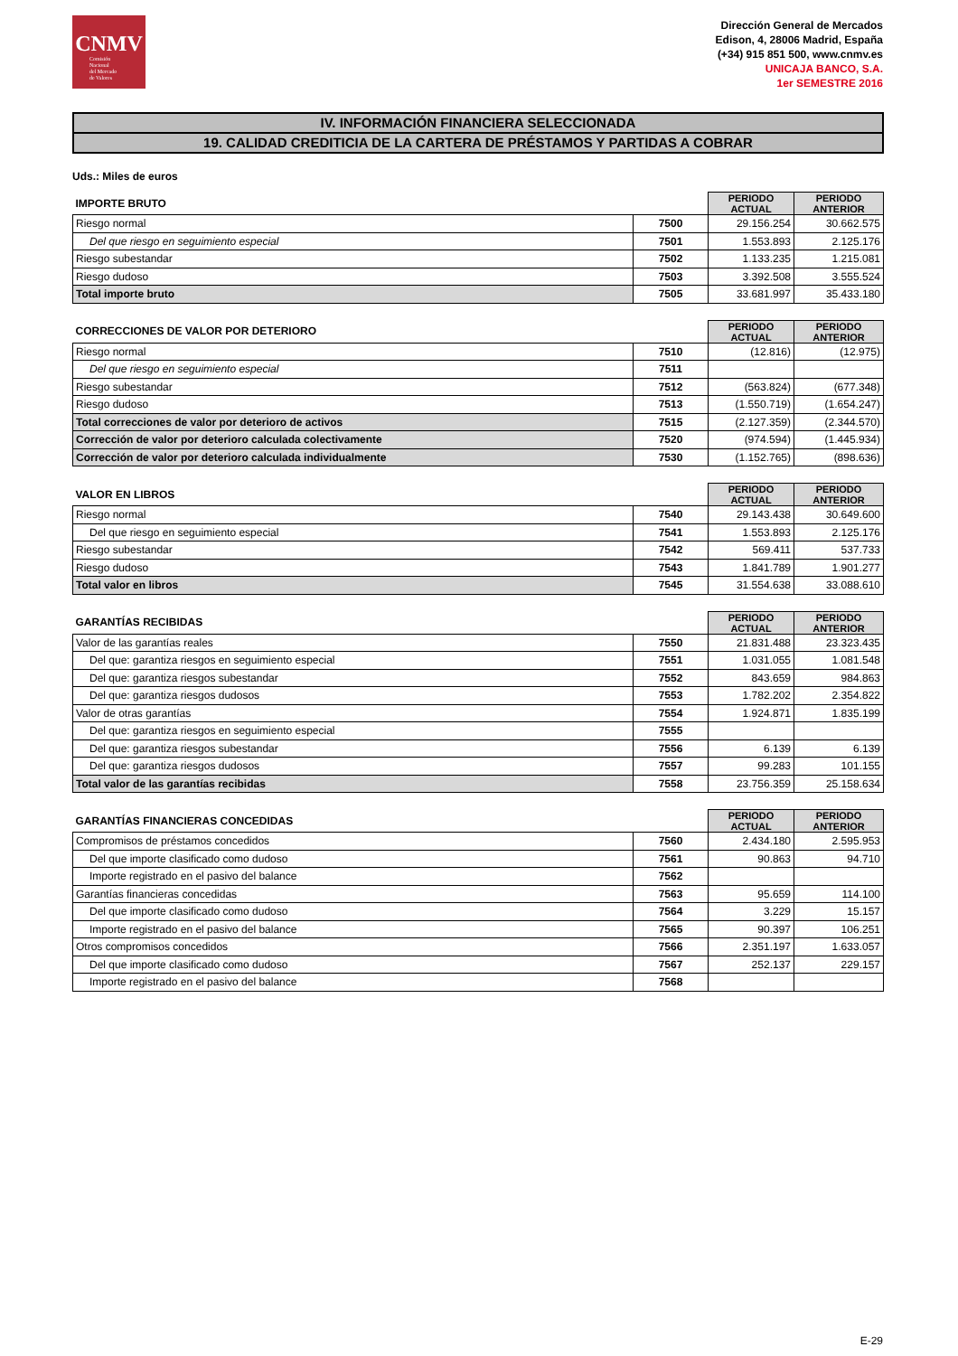CNMV
Comisión
Nacional
del Mercado
de Valores
Dirección General de Mercados
Edison, 4, 28006 Madrid, España
(+34) 915 851 500, www.cnmv.es
UNICAJA BANCO, S.A.
1er SEMESTRE 2016
IV. INFORMACIÓN FINANCIERA SELECCIONADA
19. CALIDAD CREDITICIA DE LA CARTERA DE PRÉSTAMOS Y PARTIDAS A COBRAR
Uds.: Miles de euros
| IMPORTE BRUTO | | PERIODO ACTUAL | PERIODO ANTERIOR |
| --- | --- | --- | --- |
| Riesgo normal | 7500 | 29.156.254 | 30.662.575 |
| Del que riesgo en seguimiento especial | 7501 | 1.553.893 | 2.125.176 |
| Riesgo subestandar | 7502 | 1.133.235 | 1.215.081 |
| Riesgo dudoso | 7503 | 3.392.508 | 3.555.524 |
| Total importe bruto | 7505 | 33.681.997 | 35.433.180 |
| CORRECCIONES DE VALOR POR DETERIORO | | PERIODO ACTUAL | PERIODO ANTERIOR |
| --- | --- | --- | --- |
| Riesgo normal | 7510 | (12.816) | (12.975) |
| Del que riesgo en seguimiento especial | 7511 | | |
| Riesgo subestandar | 7512 | (563.824) | (677.348) |
| Riesgo dudoso | 7513 | (1.550.719) | (1.654.247) |
| Total correcciones de valor por deterioro de activos | 7515 | (2.127.359) | (2.344.570) |
| Corrección de valor por deterioro calculada colectivamente | 7520 | (974.594) | (1.445.934) |
| Corrección de valor por deterioro calculada individualmente | 7530 | (1.152.765) | (898.636) |
| VALOR EN LIBROS | | PERIODO ACTUAL | PERIODO ANTERIOR |
| --- | --- | --- | --- |
| Riesgo normal | 7540 | 29.143.438 | 30.649.600 |
| Del que riesgo en seguimiento especial | 7541 | 1.553.893 | 2.125.176 |
| Riesgo subestandar | 7542 | 569.411 | 537.733 |
| Riesgo dudoso | 7543 | 1.841.789 | 1.901.277 |
| Total valor en libros | 7545 | 31.554.638 | 33.088.610 |
| GARANTÍAS RECIBIDAS | | PERIODO ACTUAL | PERIODO ANTERIOR |
| --- | --- | --- | --- |
| Valor de las garantías reales | 7550 | 21.831.488 | 23.323.435 |
| Del que: garantiza riesgos en seguimiento especial | 7551 | 1.031.055 | 1.081.548 |
| Del que: garantiza riesgos subestandar | 7552 | 843.659 | 984.863 |
| Del que: garantiza riesgos dudosos | 7553 | 1.782.202 | 2.354.822 |
| Valor de otras garantías | 7554 | 1.924.871 | 1.835.199 |
| Del que: garantiza riesgos en seguimiento especial | 7555 | | |
| Del que: garantiza riesgos subestandar | 7556 | 6.139 | 6.139 |
| Del que: garantiza riesgos dudosos | 7557 | 99.283 | 101.155 |
| Total valor de las garantías recibidas | 7558 | 23.756.359 | 25.158.634 |
| GARANTÍAS FINANCIERAS CONCEDIDAS | | PERIODO ACTUAL | PERIODO ANTERIOR |
| --- | --- | --- | --- |
| Compromisos de préstamos concedidos | 7560 | 2.434.180 | 2.595.953 |
| Del que importe clasificado como dudoso | 7561 | 90.863 | 94.710 |
| Importe registrado en el pasivo del balance | 7562 | | |
| Garantías financieras concedidas | 7563 | 95.659 | 114.100 |
| Del que importe clasificado como dudoso | 7564 | 3.229 | 15.157 |
| Importe registrado en el pasivo del balance | 7565 | 90.397 | 106.251 |
| Otros compromisos concedidos | 7566 | 2.351.197 | 1.633.057 |
| Del que importe clasificado como dudoso | 7567 | 252.137 | 229.157 |
| Importe registrado en el pasivo del balance | 7568 | | |
E-29